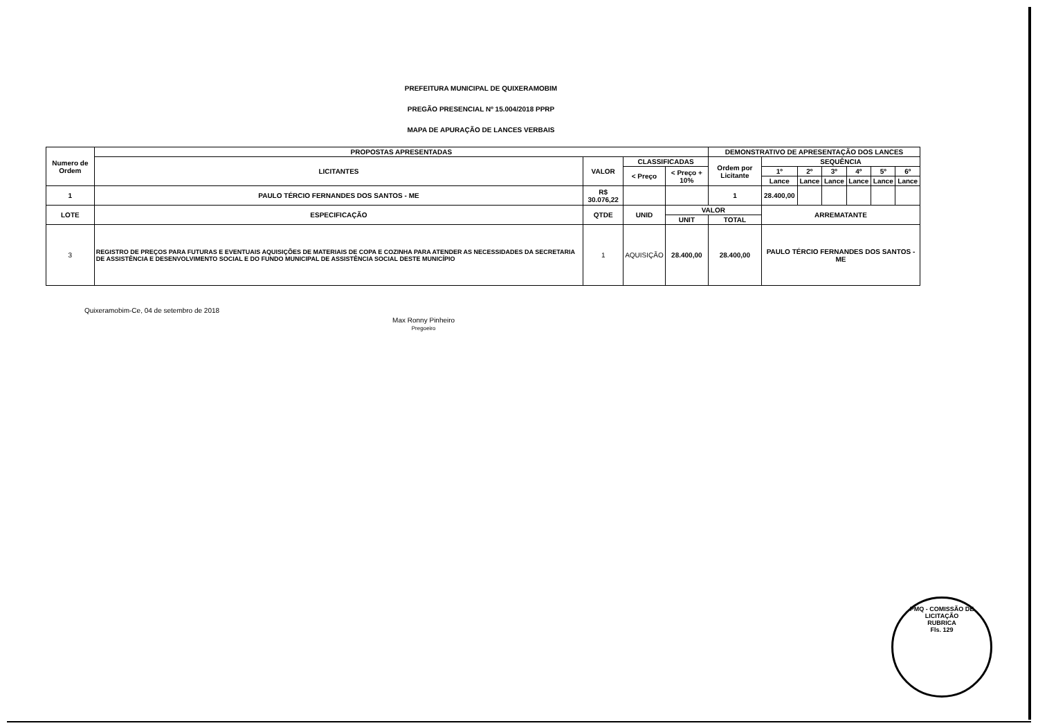PREFEITURA MUNICIPAL DE QUIXERAMOBIM
PREGÃO PRESENCIAL Nº 15.004/2018 PPRP
MAPA DE APURAÇÃO DE LANCES VERBAIS
| Numero de Ordem | PROPOSTAS APRESENTADAS | | | | DEMONSTRATIVO DE APRESENTAÇÃO DOS LANCES | | | | | | |
| --- | --- | --- | --- | --- | --- | --- | --- | --- | --- | --- | --- |
| | LICITANTES | VALOR | CLASSIFICADAS | | Ordem por Licitante | SEQUÊNCIA | | | | | |
| | | | < Preço | < Preço + 10% | | 1º | 2º | 3º | 4º | 5º | 6º |
| | | | | | | Lance | Lance | Lance | Lance | Lance | Lance |
| 1 | PAULO TÉRCIO FERNANDES DOS SANTOS - ME | R$ 30.076,22 | | | 1 | 28.400,00 | | | | | |
| LOTE | ESPECIFICAÇÃO | QTDE | UNID | VALOR | | ARREMATANTE | | | | | |
| | | | | UNIT | TOTAL | | | | | | |
| 3 | REGISTRO DE PREÇOS PARA FUTURAS E EVENTUAIS AQUISIÇÕES DE MATERIAIS DE COPA E COZINHA PARA ATENDER AS NECESSIDADES DA SECRETARIA DE ASSISTÊNCIA E DESENVOLVIMENTO SOCIAL E DO FUNDO MUNICIPAL DE ASSISTÊNCIA SOCIAL DESTE MUNICÍPIO | 1 | AQUISIÇÃO | 28.400,00 | 28.400,00 | PAULO TÉRCIO FERNANDES DOS SANTOS - ME | | | | | |
Quixeramobim-Ce, 04 de setembro de 2018
Max Ronny Pinheiro
Pregoeiro
PMQ - COMISSÃO DE LICITAÇÃO
RUBRICA
Fls. 129